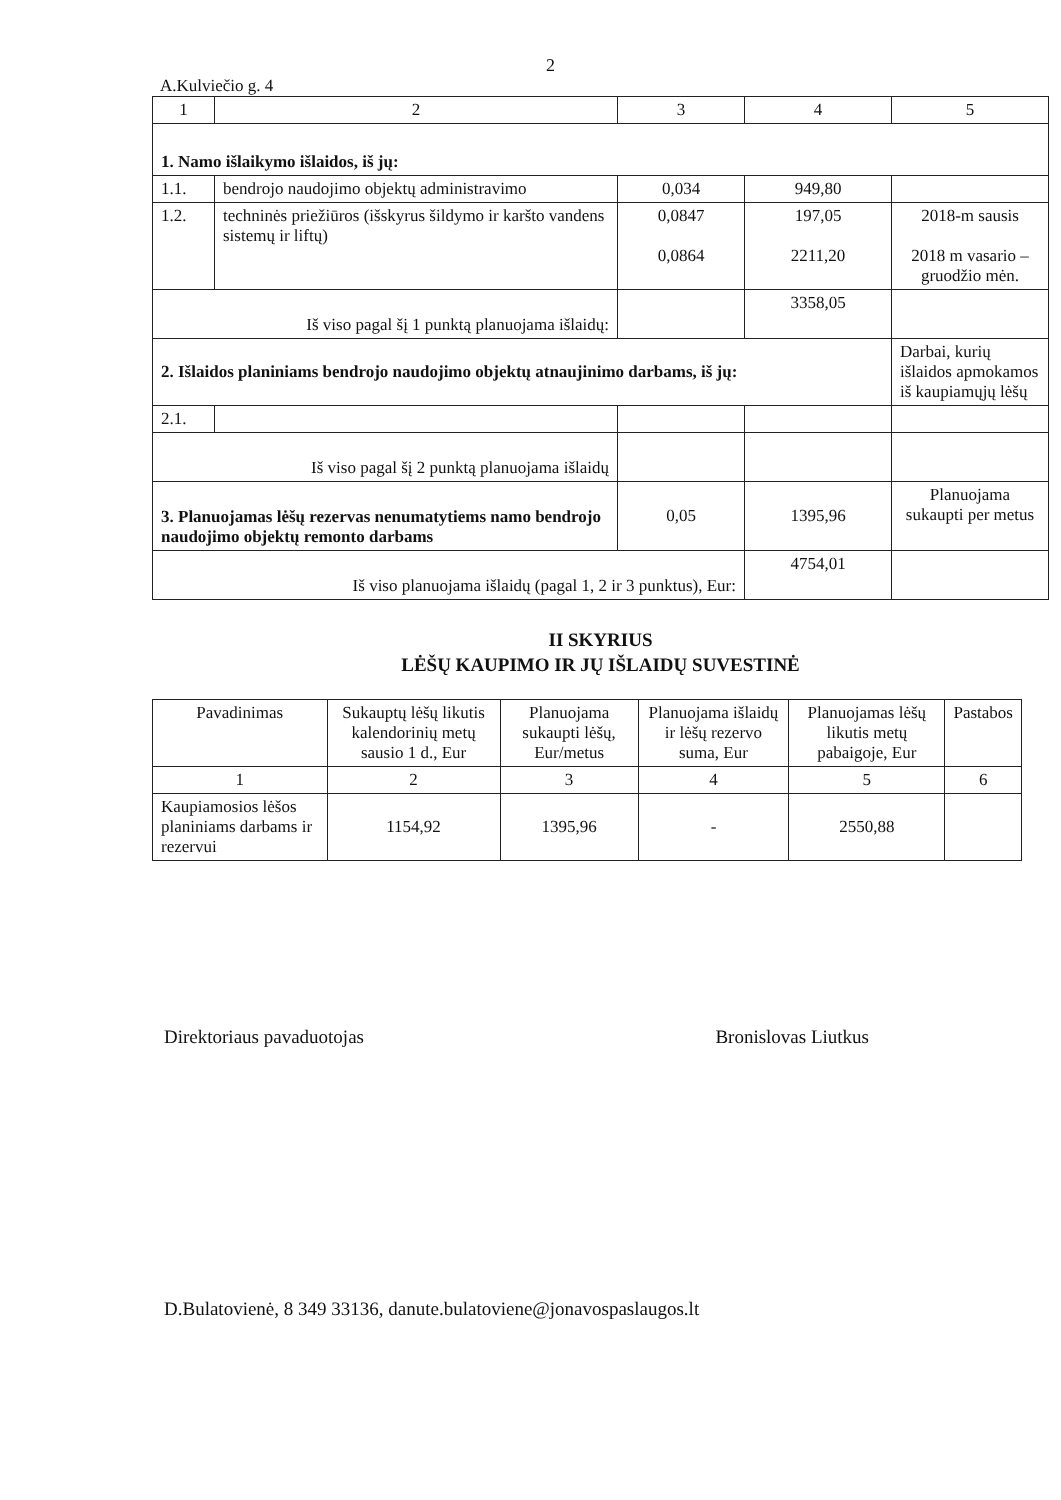2
A.Kulviečio g. 4
| 1 | 2 | 3 | 4 | 5 |
| 1. Namo išlaikymo išlaidos, iš jų: | | | | |
| 1.1. | bendrojo naudojimo objektų administravimo | 0,034 | 949,80 | |
| 1.2. | techninės priežiūros (išskyrus šildymo ir karšto vandens sistemų ir liftų) | 0,0847 0,0864 | 197,05 2211,20 | 2018-m sausis 2018 m vasario – gruodžio mėn. |
| Iš viso pagal šį 1 punktą planuojama išlaidų: | | | 3358,05 | |
| 2. Išlaidos planiniams bendrojo naudojimo objektų atnaujinimo darbams, iš jų: | | | | Darbai, kurių išlaidos apmokamos iš kaupiamųjų lėšų |
| 2.1. | | | | |
| Iš viso pagal šį 2 punktą planuojama išlaidų | | | | |
| 3. Planuojamas lėšų rezervas nenumatytiems namo bendrojo naudojimo objektų remonto darbams | | 0,05 | 1395,96 | Planuojama sukaupti per metus |
| Iš viso planuojama išlaidų (pagal 1, 2 ir 3 punktus), Eur: | | | 4754,01 | |
II SKYRIUS
LĖŠŲ KAUPIMO IR JŲ IŠLAIDŲ SUVESTINĖ
| Pavadinimas | Sukauptų lėšų likutis kalendorinių metų sausio 1 d., Eur | Planuojama sukaupti lėšų, Eur/metus | Planuojama išlaidų ir lėšų rezervo suma, Eur | Planuojamas lėšų likutis metų pabaigoje, Eur | Pastabos |
| --- | --- | --- | --- | --- | --- |
| 1 | 2 | 3 | 4 | 5 | 6 |
| Kaupiamosios lėšos planiniams darbams ir rezervui | 1154,92 | 1395,96 | - | 2550,88 | |
Direktoriaus pavaduotojas Bronislovas Liutkus
D.Bulatovienė, 8 349 33136, danute.bulatoviene@jonavospaslaugos.lt